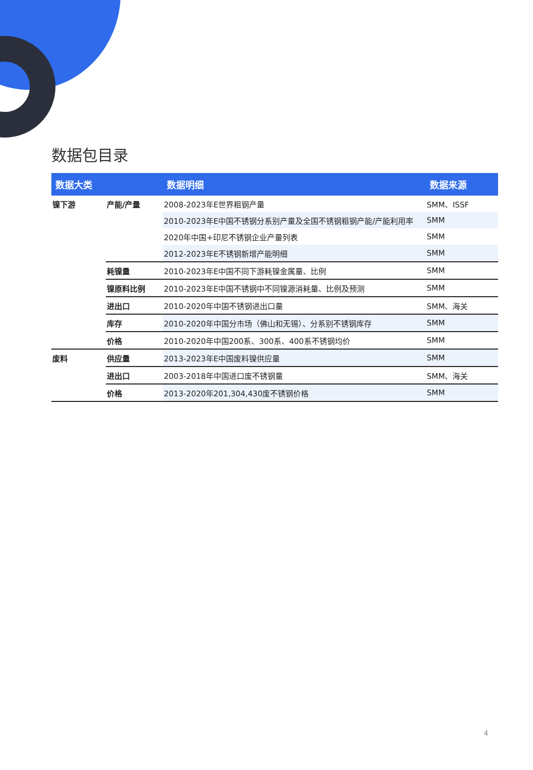数据包目录
| 数据大类 | | 数据明细 | 数据来源 |
| --- | --- | --- | --- |
| 镍下游 | 产能/产量 | 2008-2023年E世界粗钢产量 | SMM、ISSF |
| | | 2010-2023年E中国不锈钢分系别产量及全国不锈钢粗钢产能/产能利用率 | SMM |
| | | 2020年中国+印尼不锈钢企业产量列表 | SMM |
| | | 2012-2023年E不锈钢新增产能明细 | SMM |
| | 耗镍量 | 2010-2023年E中国不同下游耗镍金属量、比例 | SMM |
| | 镍原料比例 | 2010-2023年E中国不锈钢中不同镍源消耗量、比例及预测 | SMM |
| | 进出口 | 2010-2020年中国不锈钢进出口量 | SMM、海关 |
| | 库存 | 2010-2020年中国分市场（佛山和无锡）、分系别不锈钢库存 | SMM |
| | 价格 | 2010-2020年中国200系、300系、400系不锈钢均价 | SMM |
| 废料 | 供应量 | 2013-2023年E中国废料镍供应量 | SMM |
| | 进出口 | 2003-2018年中国进口废不锈钢量 | SMM、海关 |
| | 价格 | 2013-2020年201,304,430废不锈钢价格 | SMM |
4